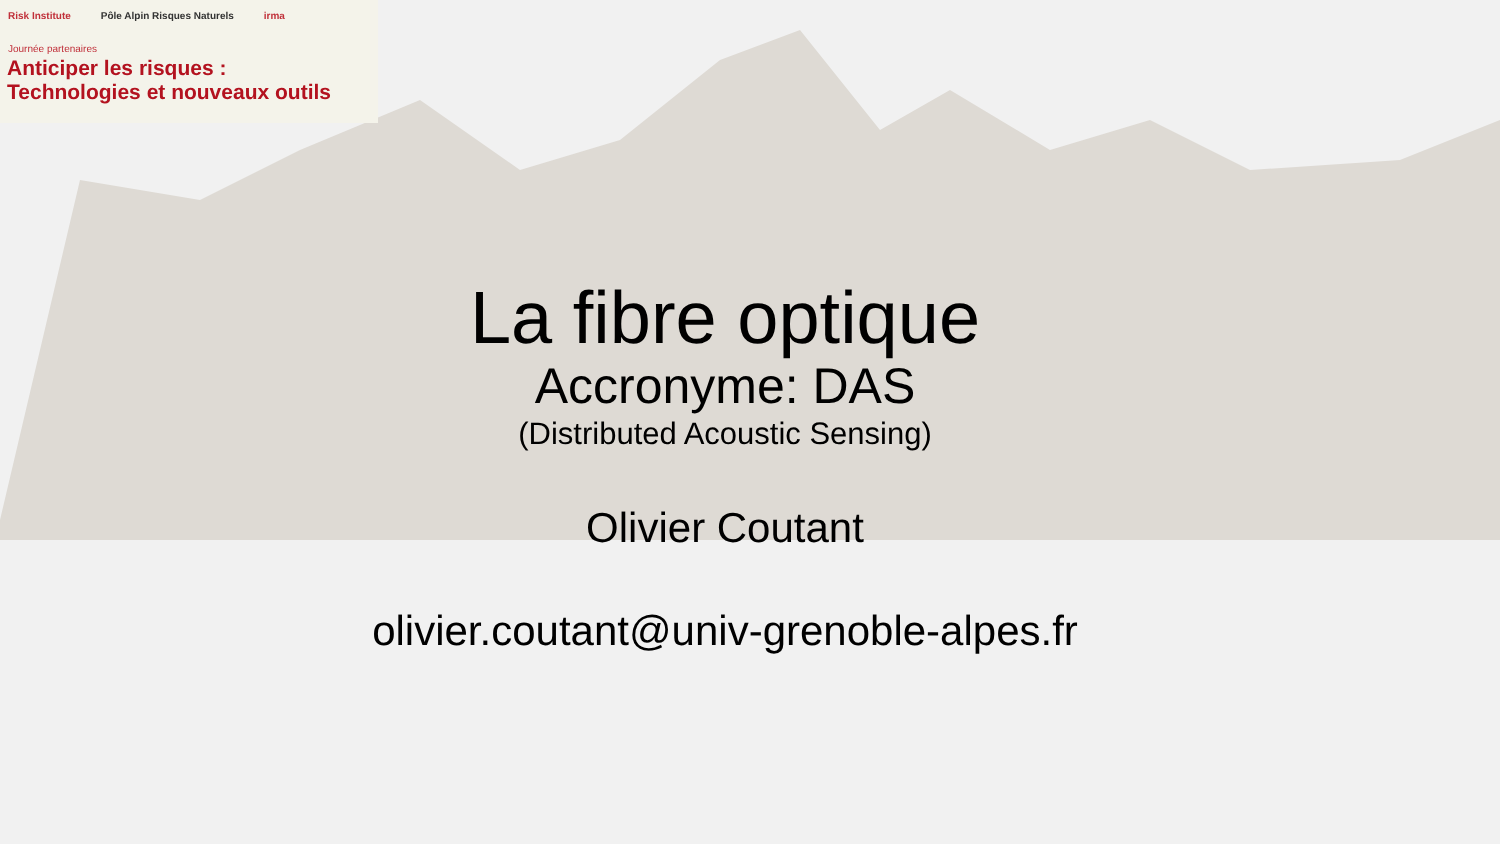Risk Institute Pôle Alpin Risques Naturels irma
Journée partenaires
Anticiper les risques :
Technologies et nouveaux outils
La fibre optique
Accronyme: DAS
(Distributed Acoustic Sensing)
Olivier Coutant
olivier.coutant@univ-grenoble-alpes.fr